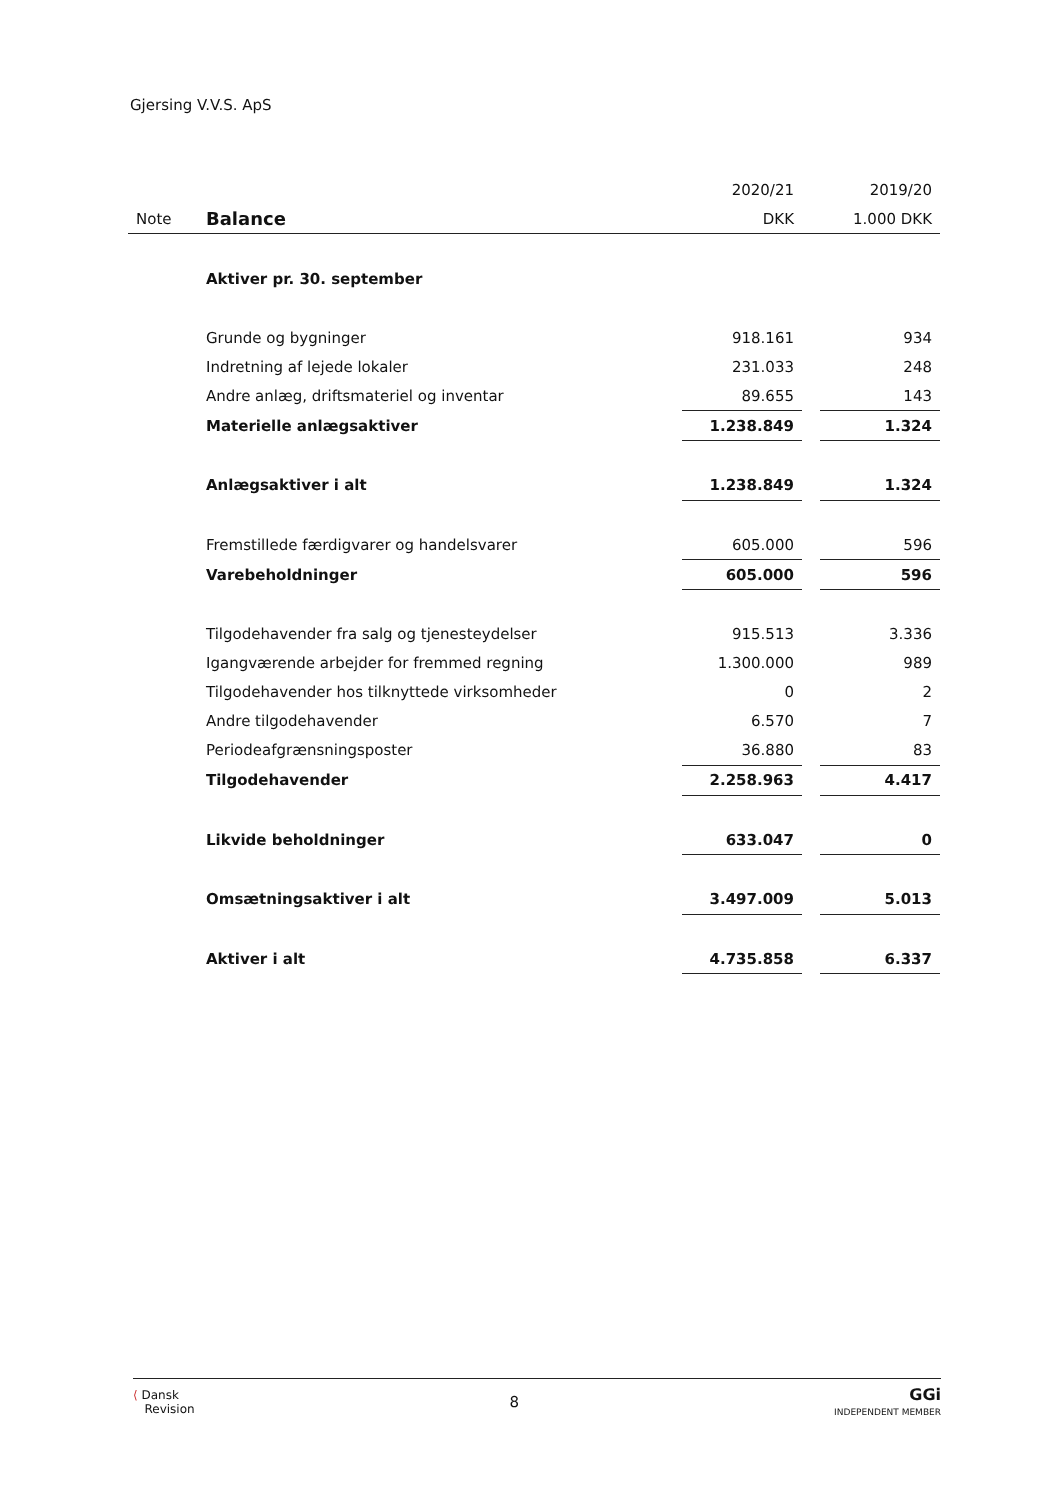Gjersing V.V.S. ApS
| | | 2020/21 | | 2019/20 |
| --- | --- | --- | --- | --- |
| Note | Balance | DKK | | 1.000 DKK |
| | Aktiver pr. 30. september | | | |
| | Grunde og bygninger | 918.161 | | 934 |
| | Indretning af lejede lokaler | 231.033 | | 248 |
| | Andre anlæg, driftsmateriel og inventar | 89.655 | | 143 |
| | Materielle anlægsaktiver | 1.238.849 | | 1.324 |
| | Anlægsaktiver i alt | 1.238.849 | | 1.324 |
| | Fremstillede færdigvarer og handelsvarer | 605.000 | | 596 |
| | Varebeholdninger | 605.000 | | 596 |
| | Tilgodehavender fra salg og tjenesteydelser | 915.513 | | 3.336 |
| | Igangværende arbejder for fremmed regning | 1.300.000 | | 989 |
| | Tilgodehavender hos tilknyttede virksomheder | 0 | | 2 |
| | Andre tilgodehavender | 6.570 | | 7 |
| | Periodeafgrænsningsposter | 36.880 | | 83 |
| | Tilgodehavender | 2.258.963 | | 4.417 |
| | Likvide beholdninger | 633.047 | | 0 |
| | Omsætningsaktiver i alt | 3.497.009 | | 5.013 |
| | Aktiver i alt | 4.735.858 | | 6.337 |
⟨ Dansk
Revision
8
GGi
INDEPENDENT MEMBER